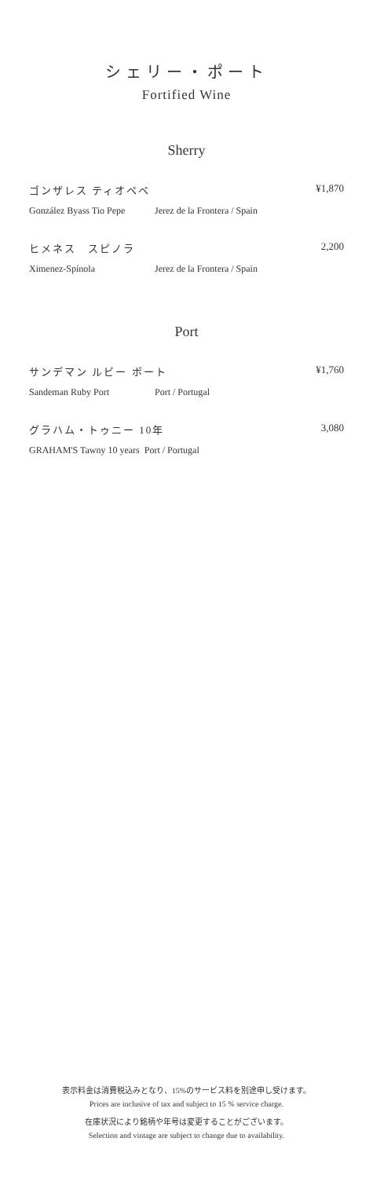シェリー・ポート
Fortified Wine
Sherry
ゴンザレス ティオペペ ¥1,870
González Byass Tio Pepe Jerez de la Frontera / Spain
ヒメネス　スピノラ 2,200
Ximenez-Spínola Jerez de la Frontera / Spain
Port
サンデマン ルビー ポート ¥1,760
Sandeman Ruby Port Port / Portugal
グラハム・トゥニー 10年 3,080
GRAHAM'S Tawny 10 years Port / Portugal
表示料金は消費税込みとなり、15%のサービス料を別途申し受けます。
Prices are inclusive of tax and subject to 15 % service charge.
在庫状況により銘柄や年号は変更することがございます。
Selection and vintage are subject to change due to availability.